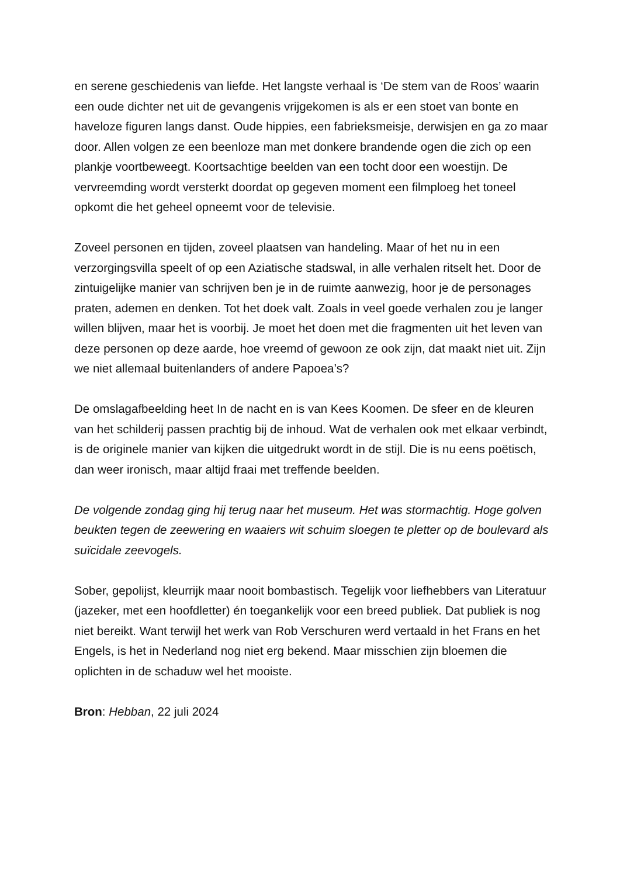en serene geschiedenis van liefde. Het langste verhaal is ‘De stem van de Roos’ waarin een oude dichter net uit de gevangenis vrijgekomen is als er een stoet van bonte en haveloze figuren langs danst. Oude hippies, een fabrieksmeisje, derwisjen en ga zo maar door. Allen volgen ze een beenloze man met donkere brandende ogen die zich op een plankje voortbeweegt. Koortsachtige beelden van een tocht door een woestijn. De vervreemding wordt versterkt doordat op gegeven moment een filmploeg het toneel opkomt die het geheel opneemt voor de televisie.
Zoveel personen en tijden, zoveel plaatsen van handeling. Maar of het nu in een verzorgingsvilla speelt of op een Aziatische stadswal, in alle verhalen ritselt het. Door de zintuigelijke manier van schrijven ben je in de ruimte aanwezig, hoor je de personages praten, ademen en denken. Tot het doek valt. Zoals in veel goede verhalen zou je langer willen blijven, maar het is voorbij. Je moet het doen met die fragmenten uit het leven van deze personen op deze aarde, hoe vreemd of gewoon ze ook zijn, dat maakt niet uit. Zijn we niet allemaal buitenlanders of andere Papoea’s?
De omslagafbeelding heet In de nacht en is van Kees Koomen. De sfeer en de kleuren van het schilderij passen prachtig bij de inhoud. Wat de verhalen ook met elkaar verbindt, is de originele manier van kijken die uitgedrukt wordt in de stijl. Die is nu eens poëtisch, dan weer ironisch, maar altijd fraai met treffende beelden.
De volgende zondag ging hij terug naar het museum. Het was stormachtig. Hoge golven beukten tegen de zeewering en waaiers wit schuim sloegen te pletter op de boulevard als suïcidale zeevogels.
Sober, gepolijst, kleurrijk maar nooit bombastisch. Tegelijk voor liefhebbers van Literatuur (jazeker, met een hoofdletter) én toegankelijk voor een breed publiek. Dat publiek is nog niet bereikt. Want terwijl het werk van Rob Verschuren werd vertaald in het Frans en het Engels, is het in Nederland nog niet erg bekend. Maar misschien zijn bloemen die oplichten in de schaduw wel het mooiste.
Bron: Hebban, 22 juli 2024